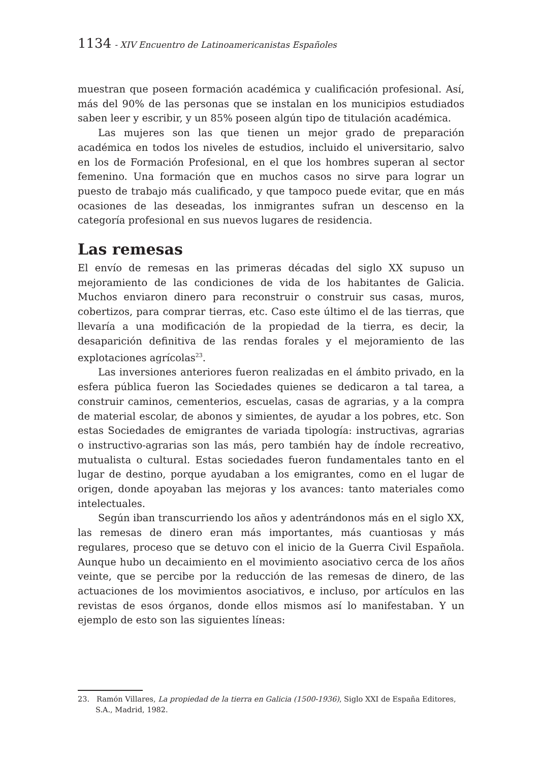1134 - XIV Encuentro de Latinoamericanistas Españoles
muestran que poseen formación académica y cualificación profesional. Así, más del 90% de las personas que se instalan en los municipios estudiados saben leer y escribir, y un 85% poseen algún tipo de titulación académica.
Las mujeres son las que tienen un mejor grado de preparación académica en todos los niveles de estudios, incluido el universitario, salvo en los de Formación Profesional, en el que los hombres superan al sector femenino. Una formación que en muchos casos no sirve para lograr un puesto de trabajo más cualificado, y que tampoco puede evitar, que en más ocasiones de las deseadas, los inmigrantes sufran un descenso en la categoría profesional en sus nuevos lugares de residencia.
Las remesas
El envío de remesas en las primeras décadas del siglo XX supuso un mejoramiento de las condiciones de vida de los habitantes de Galicia. Muchos enviaron dinero para reconstruir o construir sus casas, muros, cobertizos, para comprar tierras, etc. Caso este último el de las tierras, que llevaría a una modificación de la propiedad de la tierra, es decir, la desaparición definitiva de las rendas forales y el mejoramiento de las explotaciones agrícolas<sup>23</sup>.
Las inversiones anteriores fueron realizadas en el ámbito privado, en la esfera pública fueron las Sociedades quienes se dedicaron a tal tarea, a construir caminos, cementerios, escuelas, casas de agrarias, y a la compra de material escolar, de abonos y simientes, de ayudar a los pobres, etc. Son estas Sociedades de emigrantes de variada tipología: instructivas, agrarias o instructivo-agrarias son las más, pero también hay de índole recreativo, mutualista o cultural. Estas sociedades fueron fundamentales tanto en el lugar de destino, porque ayudaban a los emigrantes, como en el lugar de origen, donde apoyaban las mejoras y los avances: tanto materiales como intelectuales.
Según iban transcurriendo los años y adentrándonos más en el siglo XX, las remesas de dinero eran más importantes, más cuantiosas y más regulares, proceso que se detuvo con el inicio de la Guerra Civil Española. Aunque hubo un decaimiento en el movimiento asociativo cerca de los años veinte, que se percibe por la reducción de las remesas de dinero, de las actuaciones de los movimientos asociativos, e incluso, por artículos en las revistas de esos órganos, donde ellos mismos así lo manifestaban. Y un ejemplo de esto son las siguientes líneas:
23. Ramón Villares, La propiedad de la tierra en Galicia (1500-1936), Siglo XXI de España Editores, S.A., Madrid, 1982.